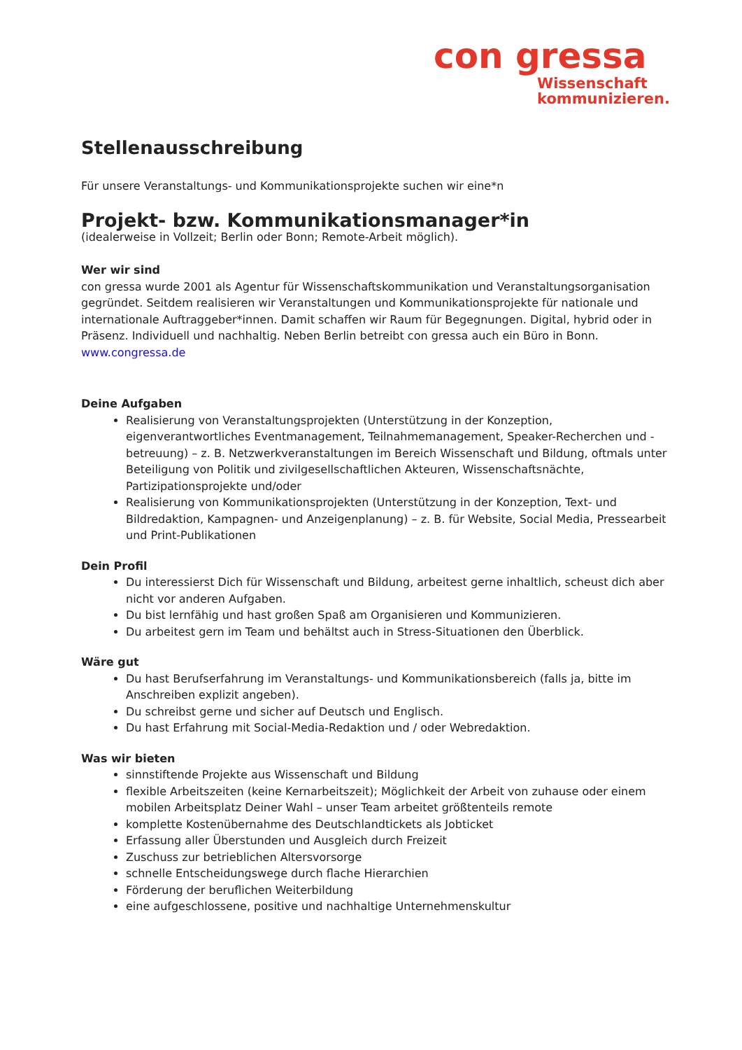con gressa
Wissenschaft
kommunizieren.
Stellenausschreibung
Für unsere Veranstaltungs- und Kommunikationsprojekte suchen wir eine*n
Projekt- bzw. Kommunikationsmanager*in
(idealerweise in Vollzeit; Berlin oder Bonn; Remote-Arbeit möglich).
Wer wir sind
con gressa wurde 2001 als Agentur für Wissenschaftskommunikation und Veranstaltungsorganisation gegründet. Seitdem realisieren wir Veranstaltungen und Kommunikationsprojekte für nationale und internationale Auftraggeber*innen. Damit schaffen wir Raum für Begegnungen. Digital, hybrid oder in Präsenz. Individuell und nachhaltig. Neben Berlin betreibt con gressa auch ein Büro in Bonn.
www.congressa.de
Deine Aufgaben
Realisierung von Veranstaltungsprojekten (Unterstützung in der Konzeption, eigenverantwortliches Eventmanagement, Teilnahmemanagement, Speaker-Recherchen und -betreuung) – z. B. Netzwerkveranstaltungen im Bereich Wissenschaft und Bildung, oftmals unter Beteiligung von Politik und zivilgesellschaftlichen Akteuren, Wissenschaftsnächte, Partizipationsprojekte und/oder
Realisierung von Kommunikationsprojekten (Unterstützung in der Konzeption, Text- und Bildredaktion, Kampagnen- und Anzeigenplanung) – z. B. für Website, Social Media, Pressearbeit und Print-Publikationen
Dein Profil
Du interessierst Dich für Wissenschaft und Bildung, arbeitest gerne inhaltlich, scheust dich aber nicht vor anderen Aufgaben.
Du bist lernfähig und hast großen Spaß am Organisieren und Kommunizieren.
Du arbeitest gern im Team und behältst auch in Stress-Situationen den Überblick.
Wäre gut
Du hast Berufserfahrung im Veranstaltungs- und Kommunikationsbereich (falls ja, bitte im Anschreiben explizit angeben).
Du schreibst gerne und sicher auf Deutsch und Englisch.
Du hast Erfahrung mit Social-Media-Redaktion und / oder Webredaktion.
Was wir bieten
sinnstiftende Projekte aus Wissenschaft und Bildung
flexible Arbeitszeiten (keine Kernarbeitszeit); Möglichkeit der Arbeit von zuhause oder einem mobilen Arbeitsplatz Deiner Wahl – unser Team arbeitet größtenteils remote
komplette Kostenübernahme des Deutschlandtickets als Jobticket
Erfassung aller Überstunden und Ausgleich durch Freizeit
Zuschuss zur betrieblichen Altersvorsorge
schnelle Entscheidungswege durch flache Hierarchien
Förderung der beruflichen Weiterbildung
eine aufgeschlossene, positive und nachhaltige Unternehmenskultur